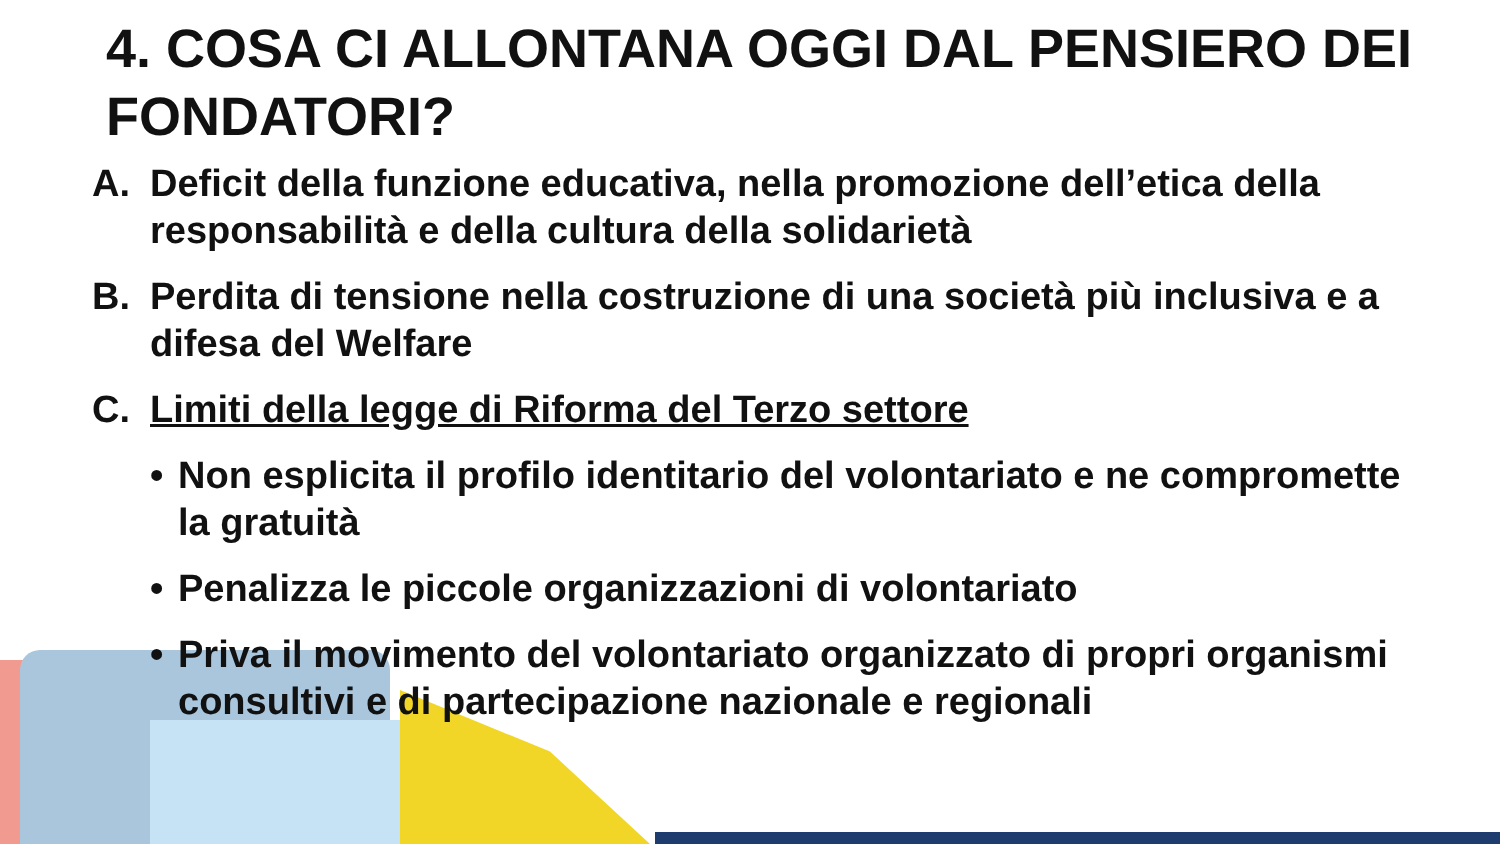4. COSA CI ALLONTANA OGGI DAL PENSIERO DEI FONDATORI?
A. Deficit della funzione educativa, nella promozione dell’etica della responsabilità e della cultura della solidarietà
B. Perdita di tensione nella costruzione di una società più inclusiva e a difesa del Welfare
C. Limiti della legge di Riforma del Terzo settore
• Non esplicita il profilo identitario del volontariato e ne compromette la gratuità
• Penalizza le piccole organizzazioni di volontariato
• Priva il movimento del volontariato organizzato di propri organismi consultivi e di partecipazione nazionale e regionali